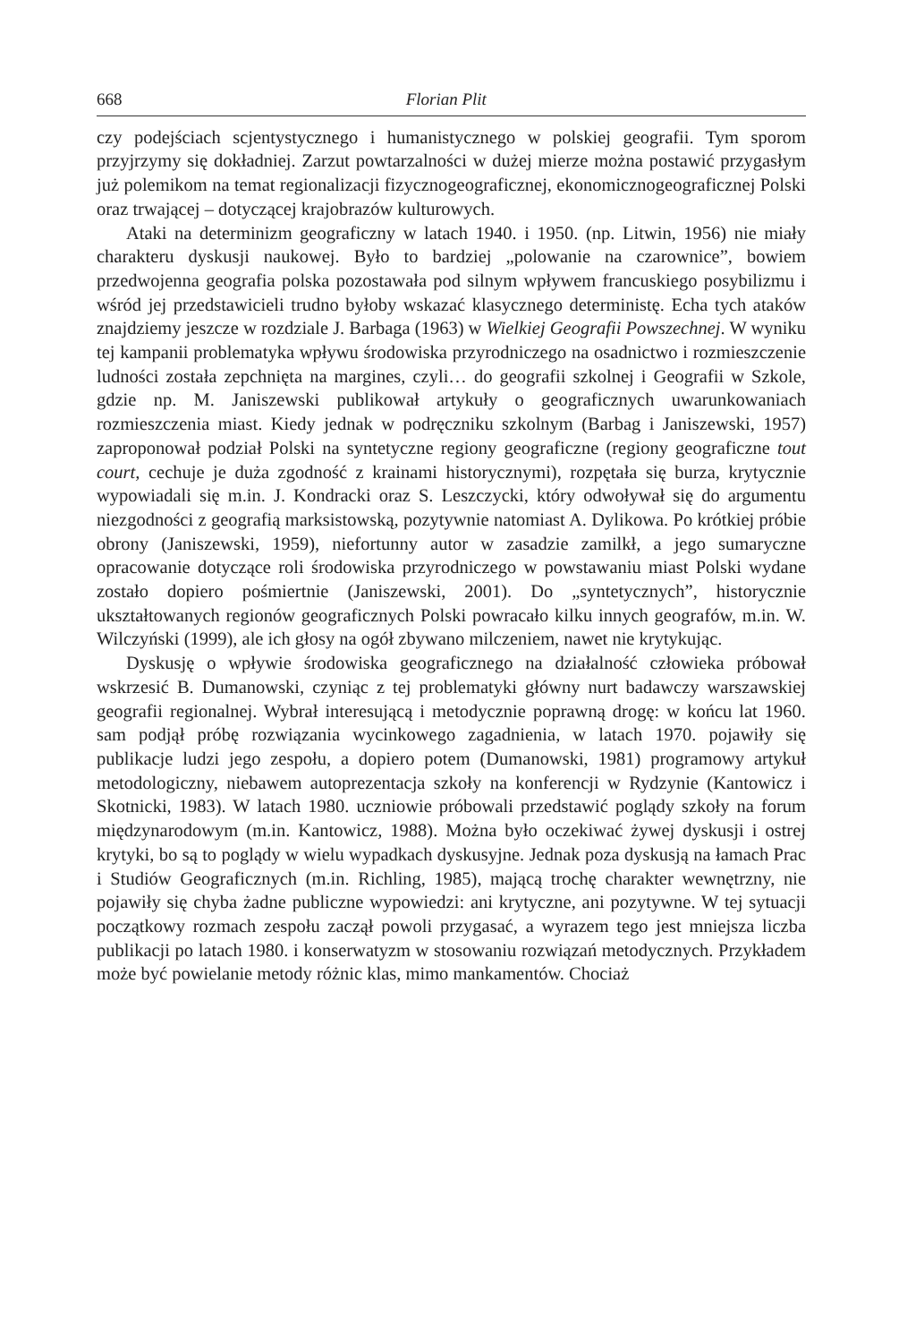668 Florian Plit
czy podejściach scjentystycznego i humanistycznego w polskiej geografii. Tym sporom przyjrzymy się dokładniej. Zarzut powtarzalności w dużej mierze można postawić przygasłym już polemikom na temat regionalizacji fizycznogeograficznej, ekonomicznogeograficznej Polski oraz trwającej – dotyczącej krajobrazów kulturowych.
Ataki na determinizm geograficzny w latach 1940. i 1950. (np. Litwin, 1956) nie miały charakteru dyskusji naukowej. Było to bardziej „polowanie na czarownice”, bowiem przedwojenna geografia polska pozostawała pod silnym wpływem francuskiego posybilizmu i wśród jej przedstawicieli trudno byłoby wskazać klasycznego deterministę. Echa tych ataków znajdziemy jeszcze w rozdziale J. Barbaga (1963) w Wielkiej Geografii Powszechnej. W wyniku tej kampanii problematyka wpływu środowiska przyrodniczego na osadnictwo i rozmieszczenie ludności została zepchnięta na margines, czyli… do geografii szkolnej i Geografii w Szkole, gdzie np. M. Janiszewski publikował artykuły o geograficznych uwarunkowaniach rozmieszczenia miast. Kiedy jednak w podręczniku szkolnym (Barbag i Janiszewski, 1957) zaproponował podział Polski na syntetyczne regiony geograficzne (regiony geograficzne tout court, cechuje je duża zgodność z krainami historycznymi), rozpętała się burza, krytycznie wypowiadali się m.in. J. Kondracki oraz S. Leszczycki, który odwoływał się do argumentu niezgodności z geografią marksistowską, pozytywnie natomiast A. Dylikowa. Po krótkiej próbie obrony (Janiszewski, 1959), niefortunny autor w zasadzie zamilkł, a jego sumaryczne opracowanie dotyczące roli środowiska przyrodniczego w powstawaniu miast Polski wydane zostało dopiero pośmiertnie (Janiszewski, 2001). Do „syntetycznych”, historycznie ukształtowanych regionów geograficznych Polski powracało kilku innych geografów, m.in. W. Wilczyński (1999), ale ich głosy na ogół zbywano milczeniem, nawet nie krytykując.
Dyskusję o wpływie środowiska geograficznego na działalność człowieka próbował wskrzesić B. Dumanowski, czyniąc z tej problematyki główny nurt badawczy warszawskiej geografii regionalnej. Wybrał interesującą i metodycznie poprawną drogę: w końcu lat 1960. sam podjął próbę rozwiązania wycinkowego zagadnienia, w latach 1970. pojawiły się publikacje ludzi jego zespołu, a dopiero potem (Dumanowski, 1981) programowy artykuł metodologiczny, niebawem autoprezentacja szkoły na konferencji w Rydzynie (Kantowicz i Skotnicki, 1983). W latach 1980. uczniowie próbowali przedstawić poglądy szkoły na forum międzynarodowym (m.in. Kantowicz, 1988). Można było oczekiwać żywej dyskusji i ostrej krytyki, bo są to poglądy w wielu wypadkach dyskusyjne. Jednak poza dyskusją na łamach Prac i Studiów Geograficznych (m.in. Richling, 1985), mającą trochę charakter wewnętrzny, nie pojawiły się chyba żadne publiczne wypowiedzi: ani krytyczne, ani pozytywne. W tej sytuacji początkowy rozmach zespołu zaczął powoli przygasać, a wyrazem tego jest mniejsza liczba publikacji po latach 1980. i konserwatyzm w stosowaniu rozwiązań metodycznych. Przykładem może być powielanie metody różnic klas, mimo mankamentów. Chociaż